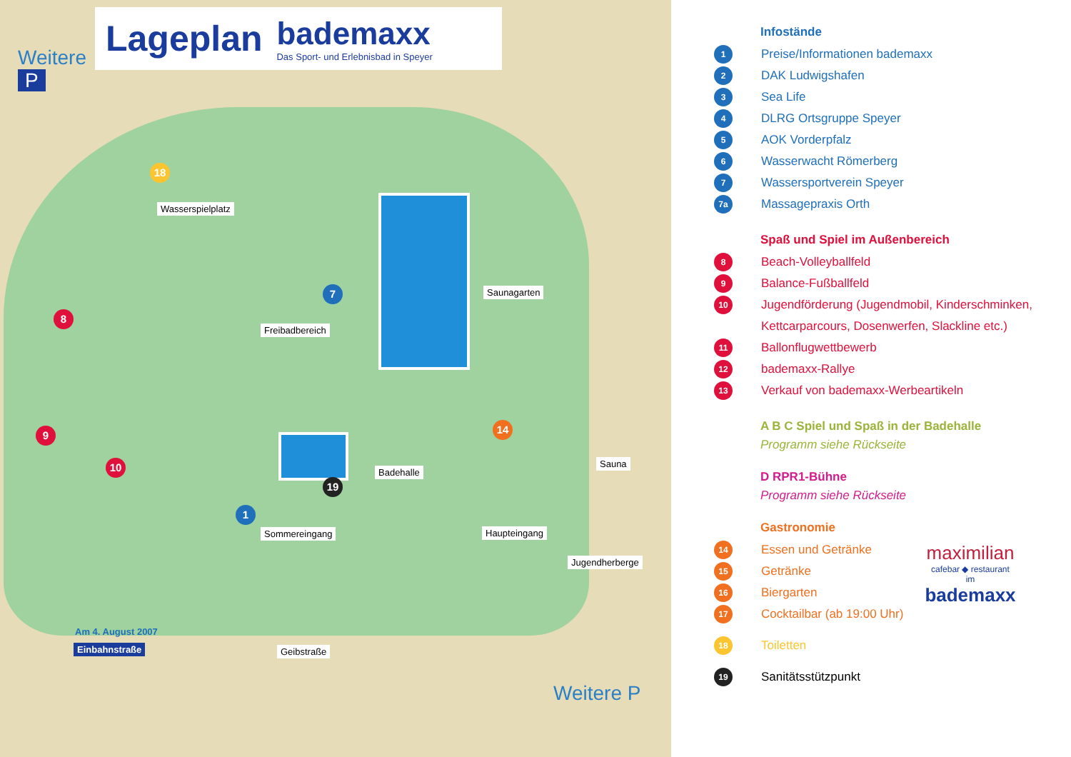Lageplan bademaxx
Das Sport- und Erlebnisbad in Speyer
Weitere
P
Wasserspielplatz
Freibadbereich
Saunagarten
Badehalle
Sauna
Sommereingang Haupteingang
Jugendherberge
Geibstraße
Am 4. August 2007
Einbahnstraße
Weitere P
18
7
8
9
10
1
19
14
Infostände
1 Preise/Informationen bademaxx
2 DAK Ludwigshafen
3 Sea Life
4 DLRG Ortsgruppe Speyer
5 AOK Vorderpfalz
6 Wasserwacht Römerberg
7 Wassersportverein Speyer
7a Massagepraxis Orth
Spaß und Spiel im Außenbereich
8 Beach-Volleyballfeld
9 Balance-Fußballfeld
10 Jugendförderung (Jugendmobil, Kinderschminken,
Kettcarparcours, Dosenwerfen, Slackline etc.)
11 Ballonflugwettbewerb
12 bademaxx-Rallye
13 Verkauf von bademaxx-Werbeartikeln
A B C Spiel und Spaß in der Badehalle
Programm siehe Rückseite
D RPR1-Bühne
Programm siehe Rückseite
Gastronomie
14 Essen und Getränke
15 Getränke
16 Biergarten
17 Cocktailbar (ab 19:00 Uhr)
18 Toiletten
19 Sanitätsstützpunkt
maximilian
cafebar ◆ restaurant
im
bademaxx